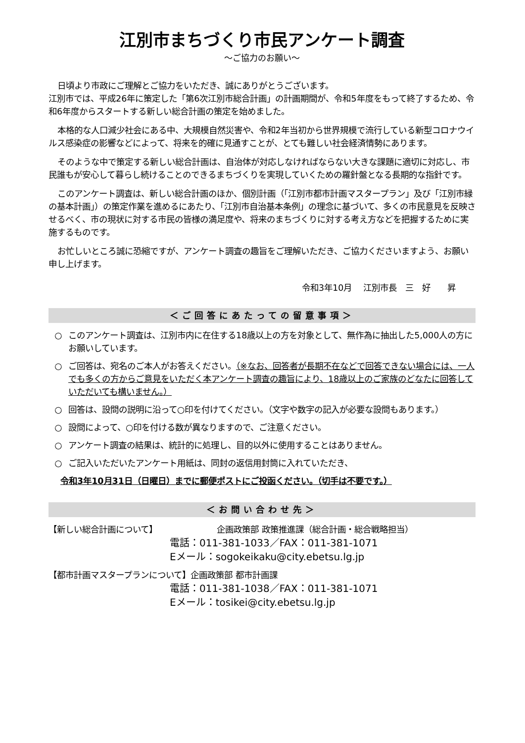江別市まちづくり市民アンケート調査
～ご協力のお願い～
日頃より市政にご理解とご協力をいただき、誠にありがとうございます。
江別市では、平成26年に策定した「第6次江別市総合計画」の計画期間が、令和5年度をもって終了するため、令和6年度からスタートする新しい総合計画の策定を始めました。
本格的な人口減少社会にある中、大規模自然災害や、令和2年当初から世界規模で流行している新型コロナウイルス感染症の影響などによって、将来を的確に見通すことが、とても難しい社会経済情勢にあります。
そのような中で策定する新しい総合計画は、自治体が対応しなければならない大きな課題に適切に対応し、市民誰もが安心して暮らし続けることのできるまちづくりを実現していくための羅針盤となる長期的な指針です。
このアンケート調査は、新しい総合計画のほか、個別計画（「江別市都市計画マスタープラン」及び「江別市緑の基本計画」）の策定作業を進めるにあたり、「江別市自治基本条例」の理念に基づいて、多くの市民意見を反映させるべく、市の現状に対する市民の皆様の満足度や、将来のまちづくりに対する考え方などを把握するために実施するものです。
お忙しいところ誠に恐縮ですが、アンケート調査の趣旨をご理解いただき、ご協力くださいますよう、お願い申し上げます。
令和3年10月　 江別市長　三　好　　昇
＜ご回答にあたっての留意事項＞
○ このアンケート調査は、江別市内に在住する18歳以上の方を対象として、無作為に抽出した5,000人の方にお願いしています。
○ ご回答は、宛名のご本人がお答えください。（※なお、回答者が長期不在などで回答できない場合には、一人でも多くの方からご意見をいただく本アンケート調査の趣旨により、18歳以上のご家族のどなたに回答していただいても構いません。）
○ 回答は、設問の説明に沿って○印を付けてください。（文字や数字の記入が必要な設問もあります。）
○ 設問によって、○印を付ける数が異なりますので、ご注意ください。
○ アンケート調査の結果は、統計的に処理し、目的以外に使用することはありません。
○ ご記入いただいたアンケート用紙は、同封の返信用封筒に入れていただき、
令和3年10月31日（日曜日）までに郵便ポストにご投函ください。（切手は不要です。）
＜お問い合わせ先＞
【新しい総合計画について】 企画政策部 政策推進課（総合計画・総合戦略担当）
電話：011-381-1033／FAX：011-381-1071
Eメール：sogokeikaku@city.ebetsu.lg.jp
【都市計画マスタープランについて】 企画政策部 都市計画課
電話：011-381-1038／FAX：011-381-1071
Eメール：tosikei@city.ebetsu.lg.jp